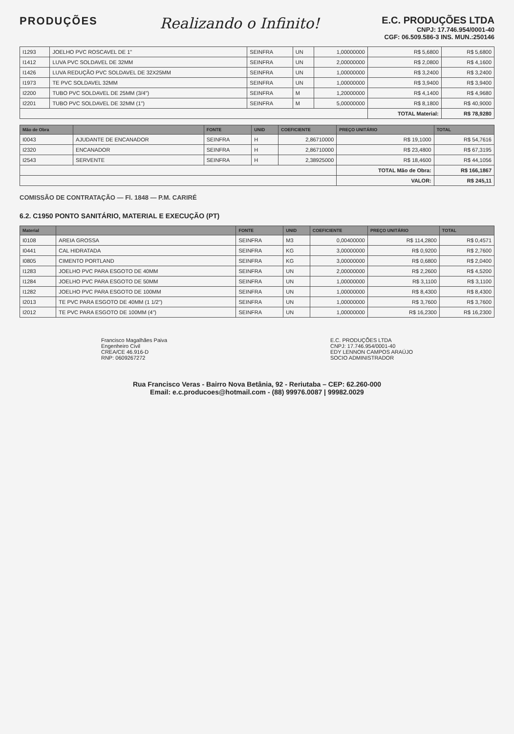PRODUÇÕES
Realizando o Infinito!
E.C. PRODUÇÕES LTDA
CNPJ: 17.746.954/0001-40
CGF: 06.509.586-3 INS. MUN.:250146
| I1293 | JOELHO PVC ROSCAVEL DE 1" | SEINFRA | UN | 1,00000000 | R$ 5,6800 | R$ 5,6800 |
| I1412 | LUVA PVC SOLDAVEL DE 32MM | SEINFRA | UN | 2,00000000 | R$ 2,0800 | R$ 4,1600 |
| I1426 | LUVA REDUÇÃO PVC SOLDAVEL DE 32X25MM | SEINFRA | UN | 1,00000000 | R$ 3,2400 | R$ 3,2400 |
| I1973 | TE PVC SOLDAVEL 32MM | SEINFRA | UN | 1,00000000 | R$ 3,9400 | R$ 3,9400 |
| I2200 | TUBO PVC SOLDAVEL DE 25MM (3/4") | SEINFRA | M | 1,20000000 | R$ 4,1400 | R$ 4,9680 |
| I2201 | TUBO PVC SOLDAVEL DE 32MM (1") | SEINFRA | M | 5,00000000 | R$ 8,1800 | R$ 40,9000 |
| | | | | | TOTAL Material: | R$ 78,9280 |
| Mão de Obra | | FONTE | UNID | COEFICIENTE | PREÇO UNITÁRIO | TOTAL |
| --- | --- | --- | --- | --- | --- | --- |
| I0043 | AJUDANTE DE ENCANADOR | SEINFRA | H | 2,86710000 | R$ 19,1000 | R$ 54,7616 |
| I2320 | ENCANADOR | SEINFRA | H | 2,86710000 | R$ 23,4800 | R$ 67,3195 |
| I2543 | SERVENTE | SEINFRA | H | 2,38925000 | R$ 18,4600 | R$ 44,1056 |
| | | | | | TOTAL Mão de Obra: | R$ 166,1867 |
| | | | | | VALOR: | R$ 245,11 |
COMISSÃO DE CONTRATAÇÃO — Fl. 1848 — P.M. CARIRÉ
6.2. C1950 PONTO SANITÁRIO, MATERIAL E EXECUÇÃO (PT)
| Material | | FONTE | UNID | COEFICIENTE | PREÇO UNITÁRIO | TOTAL |
| --- | --- | --- | --- | --- | --- | --- |
| I0108 | AREIA GROSSA | SEINFRA | M3 | 0,00400000 | R$ 114,2800 | R$ 0,4571 |
| I0441 | CAL HIDRATADA | SEINFRA | KG | 3,00000000 | R$ 0,9200 | R$ 2,7600 |
| I0805 | CIMENTO PORTLAND | SEINFRA | KG | 3,00000000 | R$ 0,6800 | R$ 2,0400 |
| I1283 | JOELHO PVC PARA ESGOTO DE 40MM | SEINFRA | UN | 2,00000000 | R$ 2,2600 | R$ 4,5200 |
| I1284 | JOELHO PVC PARA ESGOTO DE 50MM | SEINFRA | UN | 1,00000000 | R$ 3,1100 | R$ 3,1100 |
| I1282 | JOELHO PVC PARA ESGOTO DE 100MM | SEINFRA | UN | 1,00000000 | R$ 8,4300 | R$ 8,4300 |
| I2013 | TE PVC PARA ESGOTO DE 40MM (1 1/2") | SEINFRA | UN | 1,00000000 | R$ 3,7600 | R$ 3,7600 |
| I2012 | TE PVC PARA ESGOTO DE 100MM (4") | SEINFRA | UN | 1,00000000 | R$ 16,2300 | R$ 16,2300 |
Francisco Magalhães Paiva
Engenheiro Civil
CREA/CE 46.916-D
RNP: 0609267272
E.C. PRODUÇÕES LTDA
CNPJ: 17.746.954/0001-40
EDY LENNON CAMPOS ARAÚJO
SOCIO ADMINISTRADOR
Rua Francisco Veras - Bairro Nova Betânia, 92 - Reriutaba – CEP: 62.260-000
Email: e.c.producoes@hotmail.com - (88) 99976.0087 | 99982.0029